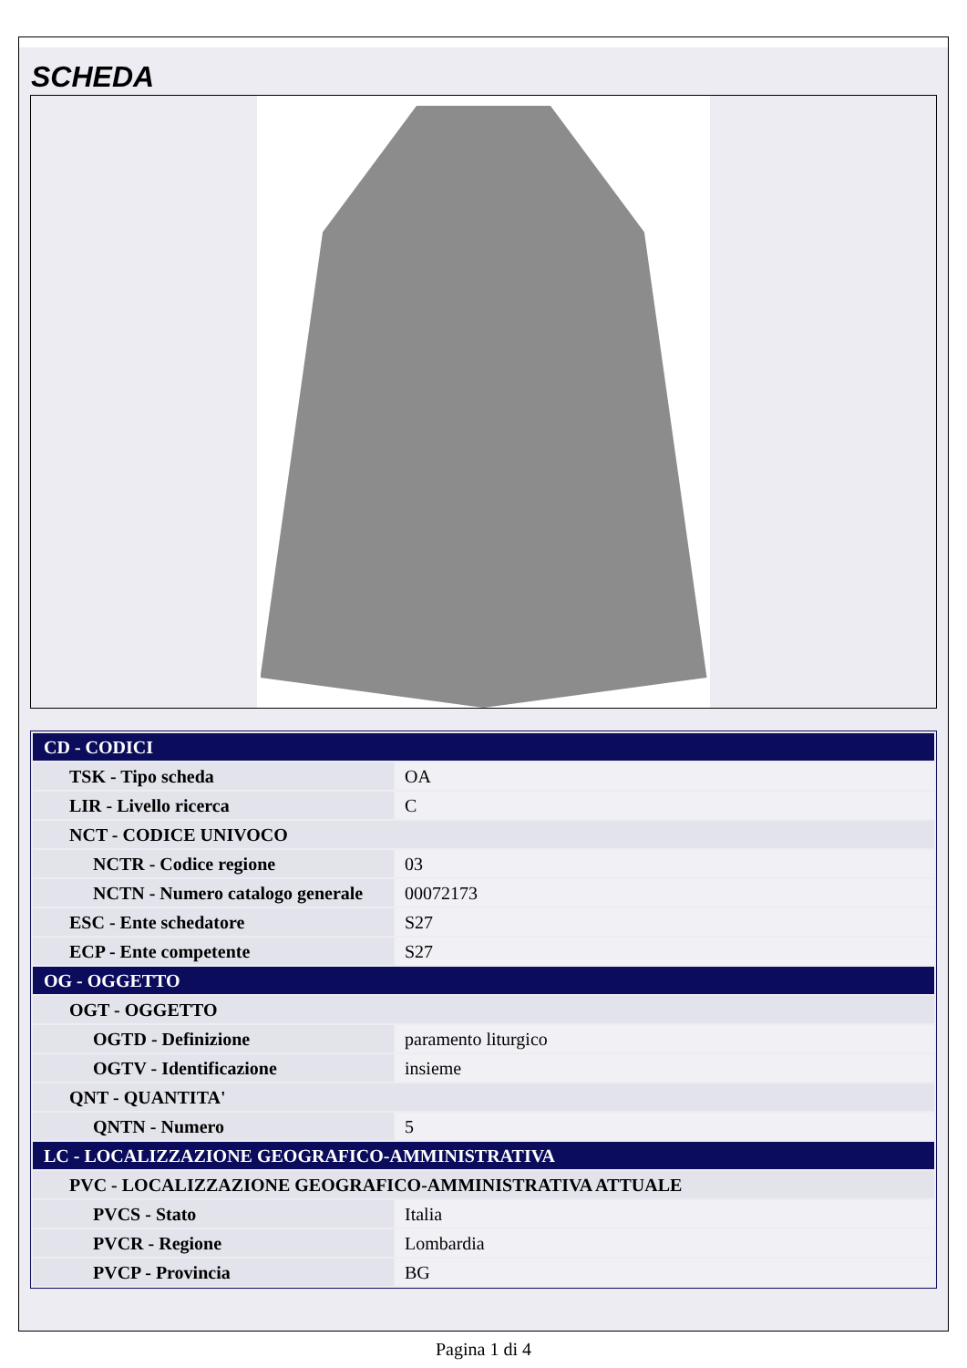SCHEDA
| CD - CODICI | |
| TSK - Tipo scheda | OA |
| LIR - Livello ricerca | C |
| NCT - CODICE UNIVOCO | |
| NCTR - Codice regione | 03 |
| NCTN - Numero catalogo generale | 00072173 |
| ESC - Ente schedatore | S27 |
| ECP - Ente competente | S27 |
| OG - OGGETTO | |
| OGT - OGGETTO | |
| OGTD - Definizione | paramento liturgico |
| OGTV - Identificazione | insieme |
| QNT - QUANTITA' | |
| QNTN - Numero | 5 |
| LC - LOCALIZZAZIONE GEOGRAFICO-AMMINISTRATIVA | |
| PVC - LOCALIZZAZIONE GEOGRAFICO-AMMINISTRATIVA ATTUALE | |
| PVCS - Stato | Italia |
| PVCR - Regione | Lombardia |
| PVCP - Provincia | BG |
Pagina 1 di 4